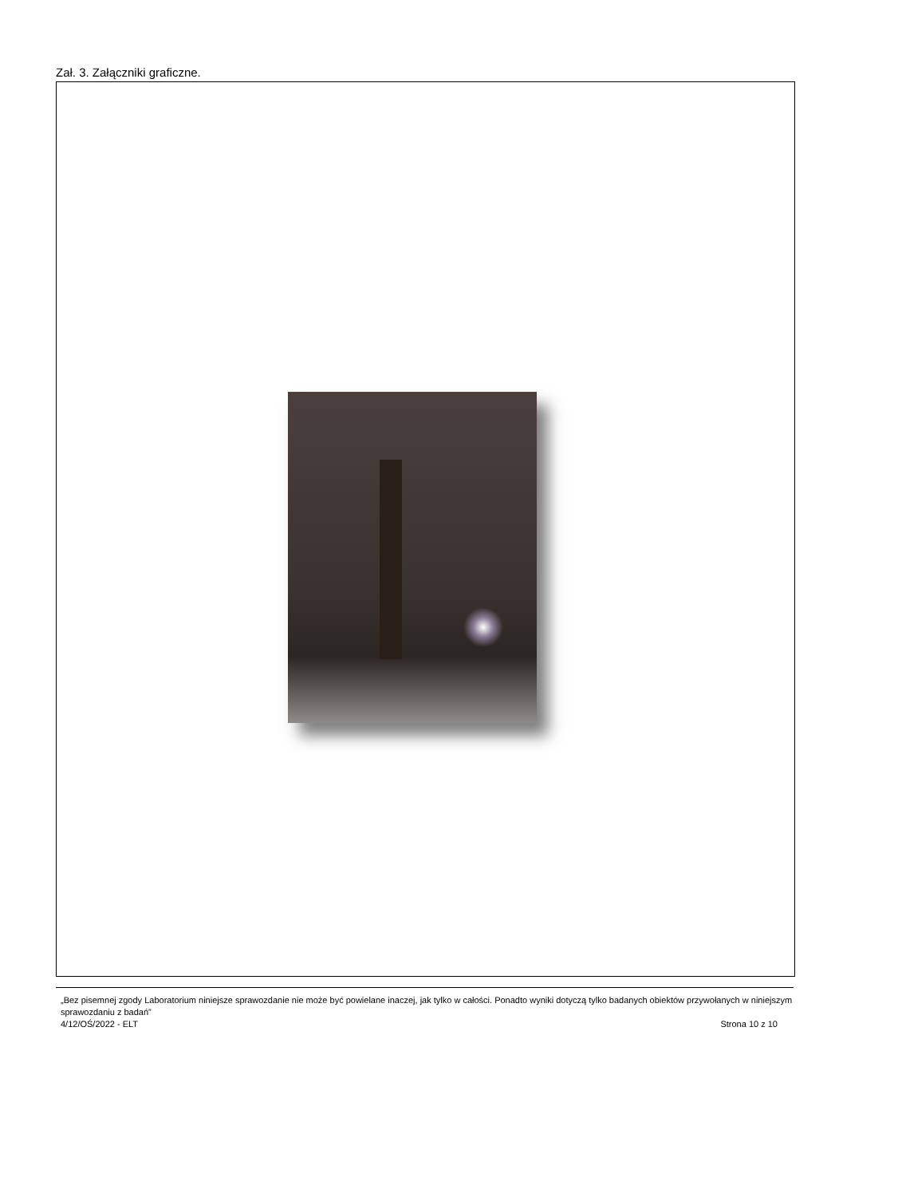Zał. 3. Załączniki graficzne.
„Bez pisemnej zgody Laboratorium niniejsze sprawozdanie nie może być powielane inaczej, jak tylko w całości. Ponadto wyniki dotyczą tylko badanych obiektów przywołanych w niniejszym sprawozdaniu z badań”
4/12/OŚ/2022 - ELT Strona 10 z 10